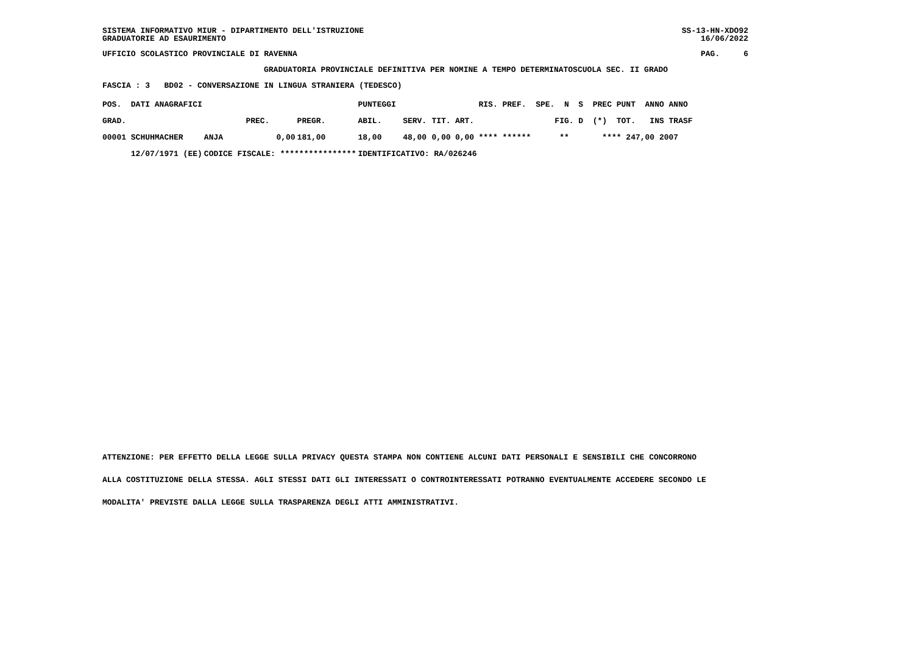SISTEMA INFORMATIVO MIUR - DIPARTIMENTO DELL'ISTRUZIONE GRADUATORIE AD ESAURIMENTO
SS-13-HN-XDO92 16/06/2022
UFFICIO SCOLASTICO PROVINCIALE DI RAVENNA
PAG. 6
GRADUATORIA PROVINCIALE DEFINITIVA PER NOMINE A TEMPO DETERMINATOSCUOLA SEC. II GRADO
FASCIA : 3 BD02 - CONVERSAZIONE IN LINGUA STRANIERA (TEDESCO)
| POS. DATI ANAGRAFICI | | | | PUNTEGGI | | | | RIS. PREF. SPE. N S PREC PUNT ANNO ANNO |
| --- | --- | --- | --- | --- | --- | --- | --- | --- |
| GRAD. | | PREC. | PREGR. | ABIL. | SERV. | TIT. | ART. | FIG. D (*) TOT. INS TRASF |
| 00001 SCHUHMACHER | ANJA | 0,00 | 181,00 | 18,00 | 48,00 | 0,00 | 0,00 | **** ****** ** **** 247,00 2007 |
| 12/07/1971 (EE) | CODICE FISCALE: **************** | | | IDENTIFICATIVO: RA/026246 | | | | |
ATTENZIONE: PER EFFETTO DELLA LEGGE SULLA PRIVACY QUESTA STAMPA NON CONTIENE ALCUNI DATI PERSONALI E SENSIBILI CHE CONCORRONO ALLA COSTITUZIONE DELLA STESSA. AGLI STESSI DATI GLI INTERESSATI O CONTROINTERESSATI POTRANNO EVENTUALMENTE ACCEDERE SECONDO LE MODALITA' PREVISTE DALLA LEGGE SULLA TRASPARENZA DEGLI ATTI AMMINISTRATIVI.